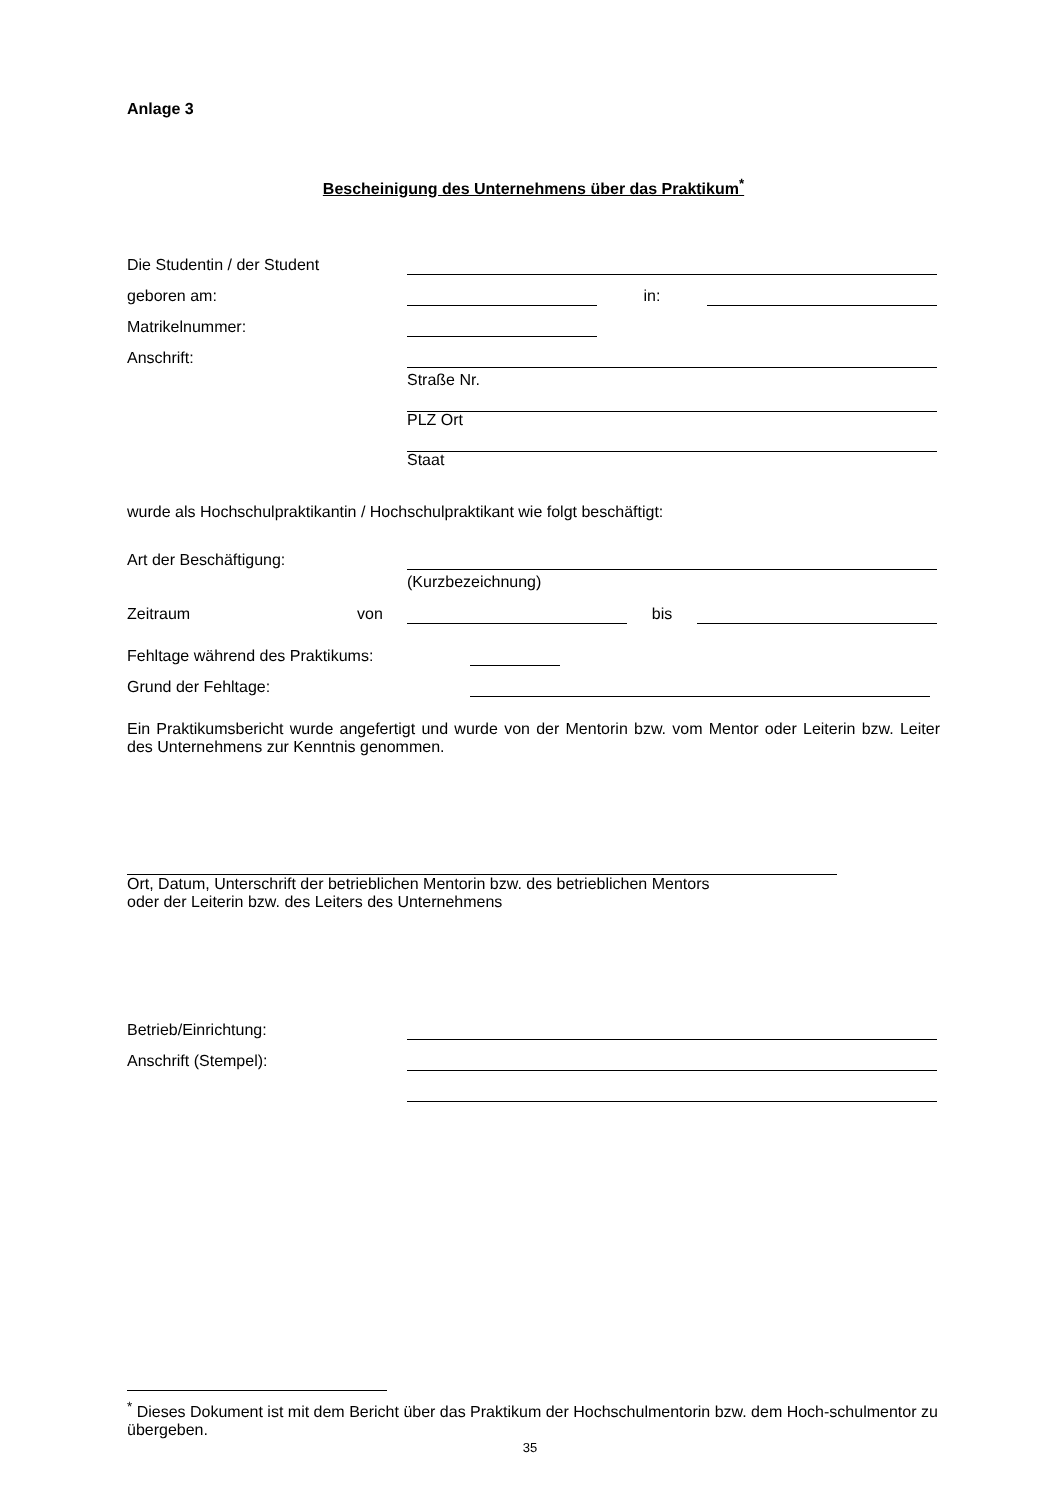Anlage 3
Bescheinigung des Unternehmens über das Praktikum<sup>*</sup>
Die Studentin / der Student
geboren am: in:
Matrikelnummer:
Anschrift:
Straße Nr.
PLZ Ort
Staat
wurde als Hochschulpraktikantin / Hochschulpraktikant wie folgt beschäftigt:
Art der Beschäftigung:
(Kurzbezeichnung)
Zeitraum von bis
Fehltage während des Praktikums:
Grund der Fehltage:
Ein Praktikumsbericht wurde angefertigt und wurde von der Mentorin bzw. vom Mentor oder Leiterin bzw. Leiter des Unternehmens zur Kenntnis genommen.
Ort, Datum, Unterschrift der betrieblichen Mentorin bzw. des betrieblichen Mentors
oder der Leiterin bzw. des Leiters des Unternehmens
Betrieb/Einrichtung:
Anschrift (Stempel):
<sup>*</sup> Dieses Dokument ist mit dem Bericht über das Praktikum der Hochschulmentorin bzw. dem Hoch-schulmentor zu übergeben.
35